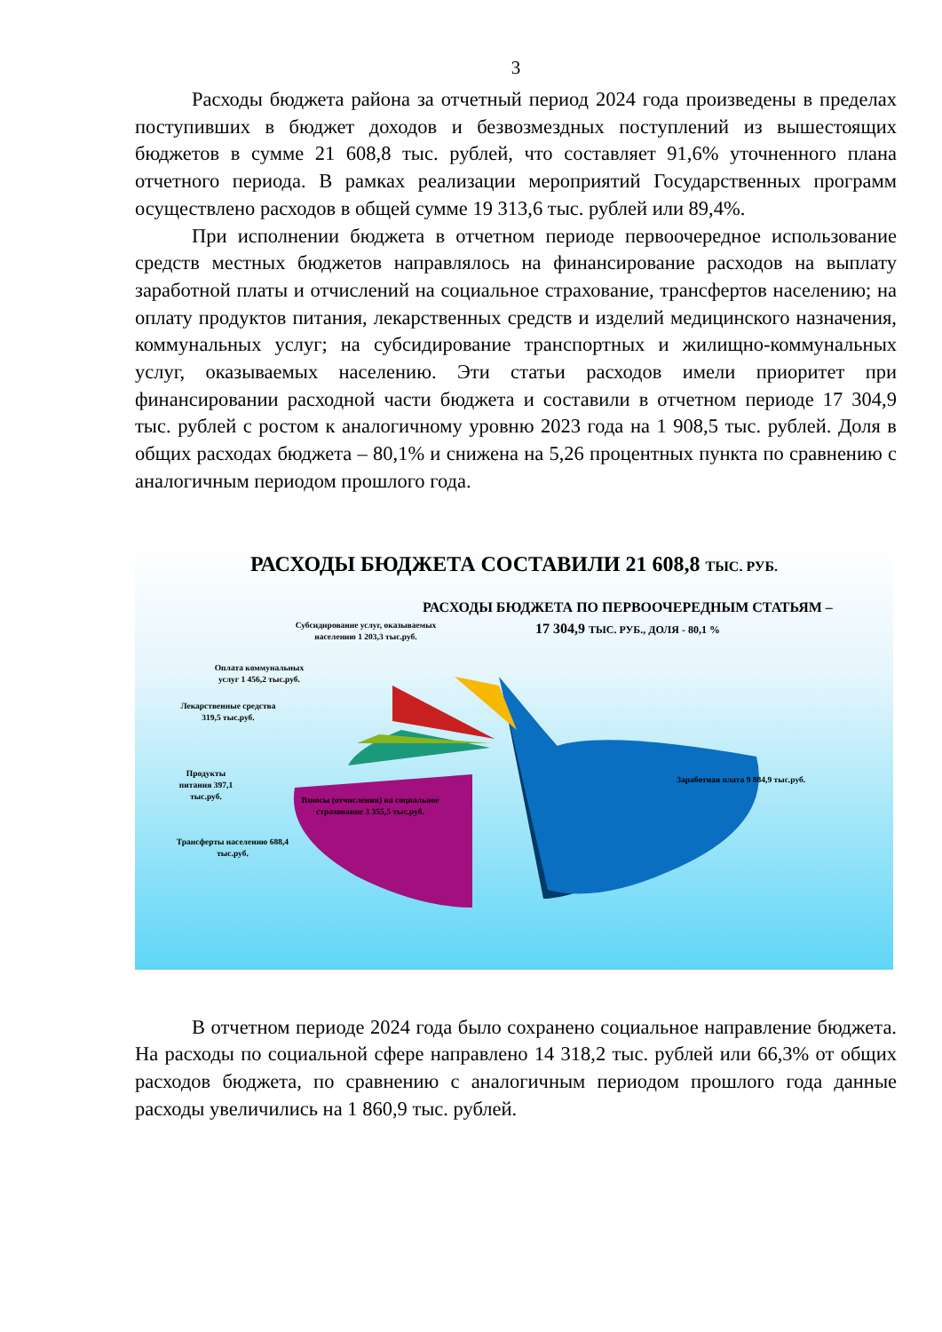3
Расходы бюджета района за отчетный период 2024 года произведены в пределах поступивших в бюджет доходов и безвозмездных поступлений из вышестоящих бюджетов в сумме 21 608,8 тыс. рублей, что составляет 91,6% уточненного плана отчетного периода. В рамках реализации мероприятий Государственных программ осуществлено расходов в общей сумме 19 313,6 тыс. рублей или 89,4%.
При исполнении бюджета в отчетном периоде первоочередное использование средств местных бюджетов направлялось на финансирование расходов на выплату заработной платы и отчислений на социальное страхование, трансфертов населению; на оплату продуктов питания, лекарственных средств и изделий медицинского назначения, коммунальных услуг; на субсидирование транспортных и жилищно-коммунальных услуг, оказываемых населению. Эти статьи расходов имели приоритет при финансировании расходной части бюджета и составили в отчетном периоде 17 304,9 тыс. рублей с ростом к аналогичному уровню 2023 года на 1 908,5 тыс. рублей. Доля в общих расходах бюджета – 80,1% и снижена на 5,26 процентных пункта по сравнению с аналогичным периодом прошлого года.
РАСХОДЫ БЮДЖЕТА СОСТАВИЛИ 21 608,8 ТЫС. РУБ.
РАСХОДЫ БЮДЖЕТА ПО ПЕРВООЧЕРЕДНЫМ СТАТЬЯМ –
17 304,9 ТЫС. РУБ., ДОЛЯ - 80,1 %
Субсидирование услуг, оказываемых населению 1 203,3 тыс.руб.
Оплата коммунальных услуг 1 456,2 тыс.руб.
Лекарственные средства 319,5 тыс.руб.
Заработная плата 9 884,9 тыс.руб.
Продукты питания 397,1 тыс.руб.
Взносы (отчисления) на социальное страхование 3 355,5 тыс.руб.
Трансферты населению 688,4 тыс.руб.
В отчетном периоде 2024 года было сохранено социальное направление бюджета. На расходы по социальной сфере направлено 14 318,2 тыс. рублей или 66,3% от общих расходов бюджета, по сравнению с аналогичным периодом прошлого года данные расходы увеличились на 1 860,9 тыс. рублей.